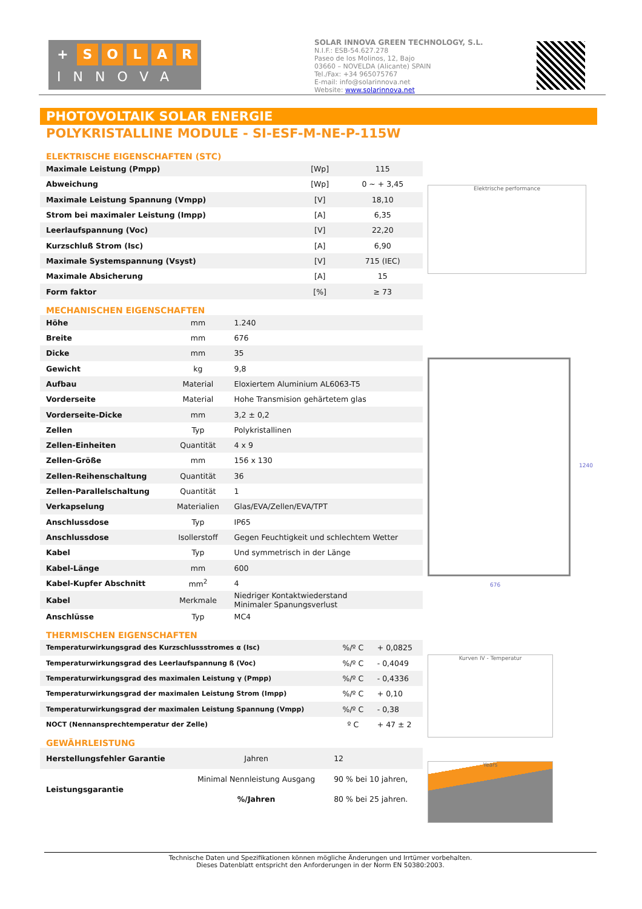+ SOLAR
INNOVA
SOLAR INNOVA GREEN TECHNOLOGY, S.L.
N.I.F.: ESB-54.627.278
Paseo de los Molinos, 12, Bajo
03660 – NOVELDA (Alicante) SPAIN
Tel./Fax: +34 965075767
E-mail: info@solarinnova.net
Website: www.solarinnova.net
PHOTOVOLTAIK SOLAR ENERGIE
POLYKRISTALLINE MODULE - SI-ESF-M-NE-P-115W
ELEKTRISCHE EIGENSCHAFTEN (STC)
| Maximale Leistung (Pmpp) | [Wp] | 115 |
| Abweichung | [Wp] | 0 ~ + 3,45 |
| Maximale Leistung Spannung (Vmpp) | [V] | 18,10 |
| Strom bei maximaler Leistung (Impp) | [A] | 6,35 |
| Leerlaufspannung (Voc) | [V] | 22,20 |
| Kurzschluß Strom (Isc) | [A] | 6,90 |
| Maximale Systemspannung (Vsyst) | [V] | 715 (IEC) |
| Maximale Absicherung | [A] | 15 |
| Form faktor | [%] | ≥ 73 |
MECHANISCHEN EIGENSCHAFTEN
| Höhe | mm | 1.240 |
| Breite | mm | 676 |
| Dicke | mm | 35 |
| Gewicht | kg | 9,8 |
| Aufbau | Material | Eloxiertem Aluminium AL6063-T5 |
| Vorderseite | Material | Hohe Transmision gehärtetem glas |
| Vorderseite-Dicke | mm | 3,2 ± 0,2 |
| Zellen | Typ | Polykristallinen |
| Zellen-Einheiten | Quantität | 4 x 9 |
| Zellen-Größe | mm | 156 x 130 |
| Zellen-Reihenschaltung | Quantität | 36 |
| Zellen-Parallelschaltung | Quantität | 1 |
| Verkapselung | Materialien | Glas/EVA/Zellen/EVA/TPT |
| Anschlussdose | Typ | IP65 |
| Anschlussdose | Isollerstoff | Gegen Feuchtigkeit und schlechtem Wetter |
| Kabel | Typ | Und symmetrisch in der Länge |
| Kabel-Länge | mm | 600 |
| Kabel-Kupfer Abschnitt | mm<sup>2</sup> | 4 |
| Kabel | Merkmale | Niedriger Kontaktwiederstand Minimaler Spanungsverlust |
| Anschlüsse | Typ | MC4 |
THERMISCHEN EIGENSCHAFTEN
| Temperaturwirkungsgrad des Kurzschlussstromes α (Isc) | %/º C | + 0,0825 |
| Temperaturwirkungsgrad des Leerlaufspannung ß (Voc) | %/º C | - 0,4049 |
| Temperaturwirkungsgrad des maximalen Leistung γ (Pmpp) | %/º C | - 0,4336 |
| Temperaturwirkungsgrad der maximalen Leistung Strom (Impp) | %/º C | + 0,10 |
| Temperaturwirkungsgrad der maximalen Leistung Spannung (Vmpp) | %/º C | - 0,38 |
| NOCT (Nennansprechtemperatur der Zelle) | º C | + 47 ± 2 |
GEWÄHRLEISTUNG
| Herstellungsfehler Garantie | Jahren | 12 |
| Leistungsgarantie | Minimal Nennleistung Ausgang | 90 % bei 10 jahren, |
| | %/Jahren | 80 % bei 25 jahren. |
Elektrische performance
676
1240
Kurven IV - Temperatur
Years
Technische Daten und Spezifikationen können mögliche Änderungen und Irrtümer vorbehalten.
Dieses Datenblatt entspricht den Anforderungen in der Norm EN 50380:2003.